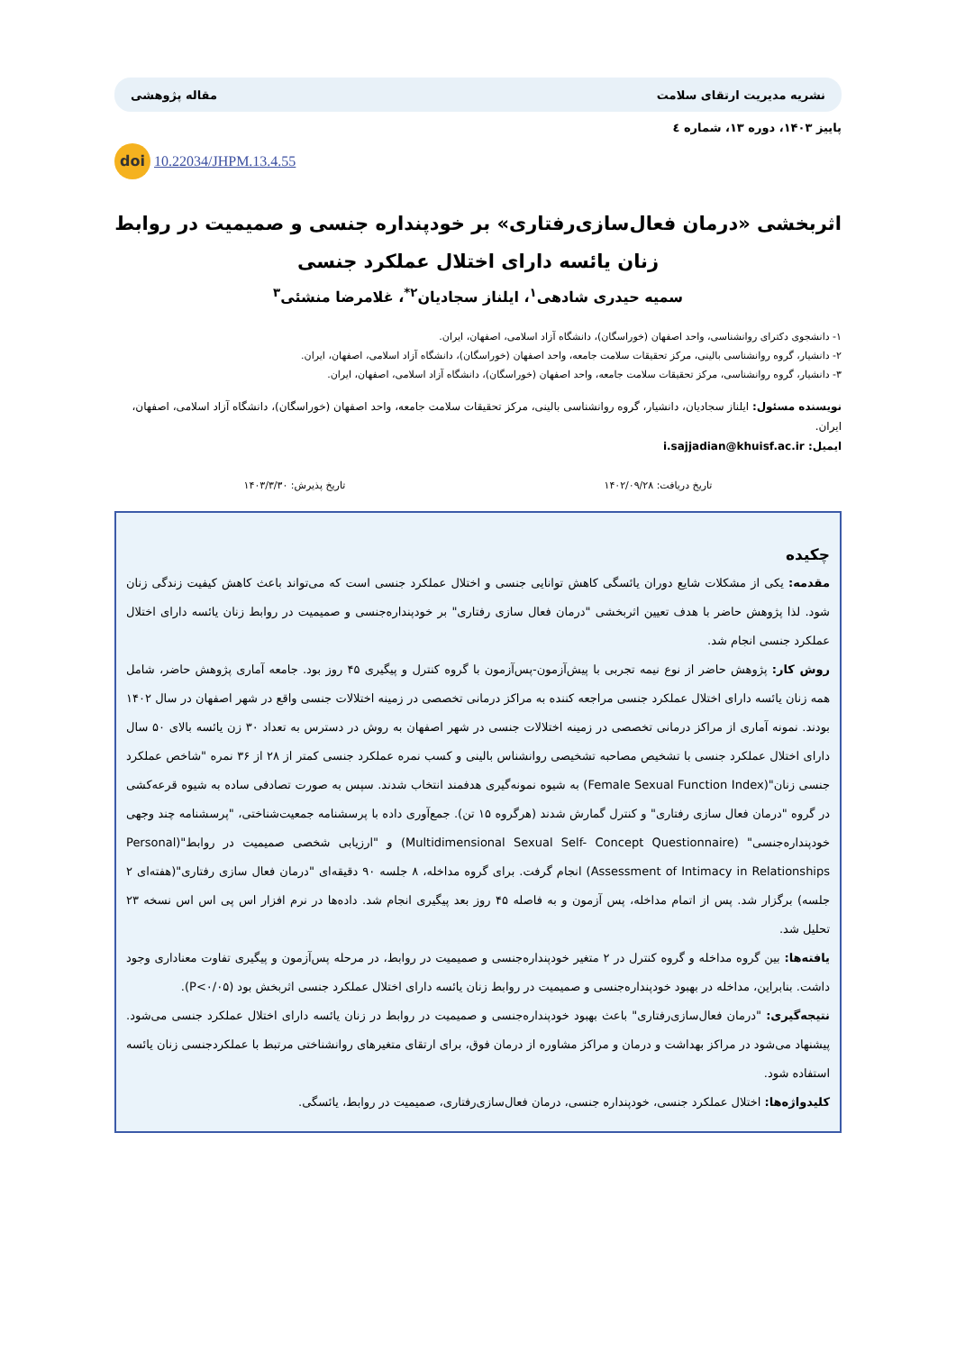نشریه مدیریت ارتقای سلامت مقاله پژوهشی
پاییز ۱۴۰۳، دوره ۱۳، شماره ٤
doi 10.22034/JHPM.13.4.55
اثربخشی «درمان فعال‌سازی‌رفتاری» بر خودپنداره جنسی و صمیمیت در روابط زنان یائسه دارای اختلال عملکرد جنسی
سمیه حیدری شادهی<sup>۱</sup>، ایلناز سجادیان<sup>۲*</sup>، غلامرضا منشئی<sup>۳</sup>
۱- دانشجوی دکترای روانشناسی، واحد اصفهان (خوراسگان)، دانشگاه آزاد اسلامی، اصفهان، ایران.
۲- دانشیار، گروه روانشناسی بالینی، مرکز تحقیقات سلامت جامعه، واحد اصفهان (خوراسگان)، دانشگاه آزاد اسلامی، اصفهان، ایران.
۳- دانشیار، گروه روانشناسی، مرکز تحقیقات سلامت جامعه، واحد اصفهان (خوراسگان)، دانشگاه آزاد اسلامی، اصفهان، ایران.
نویسنده مسئول: ایلناز سجادیان، دانشیار، گروه روانشناسی بالینی، مرکز تحقیقات سلامت جامعه، واحد اصفهان (خوراسگان)، دانشگاه آزاد اسلامی، اصفهان، ایران.
ایمیل: i.sajjadian@khuisf.ac.ir
تاریخ دریافت: ۱۴۰۲/۰۹/۲۸ تاریخ پذیرش: ۱۴۰۳/۳/۳۰
چکیده
مقدمه: یکی از مشکلات شایع دوران یائسگی کاهش توانایی جنسی و اختلال عملکرد جنسی است که می‌تواند باعث کاهش کیفیت زندگی زنان شود. لذا پژوهش حاضر با هدف تعیین اثربخشی "درمان فعال سازی رفتاری" بر خودپنداره‌جنسی و صمیمیت در روابط زنان یائسه دارای اختلال عملکرد جنسی انجام شد.
روش کار: پژوهش حاضر از نوع نیمه تجربی با پیش‌آزمون-پس‌آزمون با گروه کنترل و پیگیری ۴۵ روز بود. جامعه آماری پژوهش حاضر، شامل همه زنان یائسه دارای اختلال عملکرد جنسی مراجعه کننده به مراکز درمانی تخصصی در زمینه اختلالات جنسی واقع در شهر اصفهان در سال ۱۴۰۲ بودند. نمونه آماری از مراکز درمانی تخصصی در زمینه اختلالات جنسی در شهر اصفهان به روش در دسترس به تعداد ۳۰ زن یائسه بالای ۵۰ سال دارای اختلال عملکرد جنسی با تشخیص مصاحبه تشخیصی روانشناس بالینی و کسب نمره عملکرد جنسی کمتر از ۲۸ از ۳۶ نمره "شاخص عملکرد جنسی زنان"(Female Sexual Function Index) به شیوه نمونه‌گیری هدفمند انتخاب شدند. سپس به صورت تصادفی ساده به شیوه قرعه‌کشی در گروه "درمان فعال سازی رفتاری" و کنترل گمارش شدند (هرگروه ۱۵ تن). جمع‌آوری داده با پرسشنامه جمعیت‌شناختی، "پرسشنامه چند وجهی خودپنداره‌جنسی" (Multidimensional Sexual Self- Concept Questionnaire) و "ارزیابی شخصی صمیمیت در روابط"(Personal Assessment of Intimacy in Relationships) انجام گرفت. برای گروه مداخله، ۸ جلسه ۹۰ دقیقه‌ای "درمان فعال سازی رفتاری"(هفته‌ای ۲ جلسه) برگزار شد. پس از اتمام مداخله، پس آزمون و به فاصله ۴۵ روز بعد پیگیری انجام شد. داده‌ها در نرم افزار اس پی اس اس نسخه ۲۳ تحلیل شد.
یافته‌ها: بین گروه مداخله و گروه کنترل در ۲ متغیر خودپنداره‌جنسی و صمیمیت در روابط، در مرحله پس‌آزمون و پیگیری تفاوت معناداری وجود داشت. بنابراین، مداخله در بهبود خودپنداره‌جنسی و صمیمیت در روابط زنان یائسه دارای اختلال عملکرد جنسی اثربخش بود (P<۰/۰۵).
نتیجه‌گیری: "درمان فعال‌سازی‌رفتاری" باعث بهبود خودپنداره‌جنسی و صمیمیت در روابط در زنان یائسه دارای اختلال عملکرد جنسی می‌شود. پیشنهاد می‌شود در مراکز بهداشت و درمان و مراکز مشاوره از درمان فوق، برای ارتقای متغیرهای روانشناختی مرتبط با عملکردجنسی زنان یائسه استفاده شود.
کلیدواژه‌ها: اختلال عملکرد جنسی، خودپنداره جنسی، درمان فعال‌سازی‌رفتاری، صمیمیت در روابط، یائسگی.